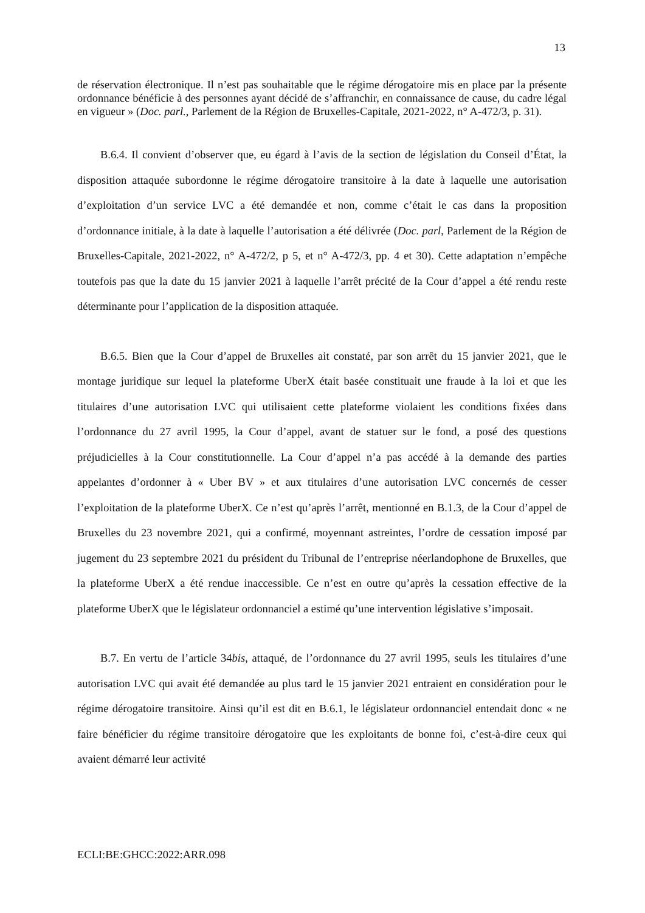13
de réservation électronique. Il n’est pas souhaitable que le régime dérogatoire mis en place par la présente ordonnance bénéficie à des personnes ayant décidé de s’affranchir, en connaissance de cause, du cadre légal en vigueur » (Doc. parl., Parlement de la Région de Bruxelles-Capitale, 2021-2022, n° A-472/3, p. 31).
B.6.4. Il convient d’observer que, eu égard à l’avis de la section de législation du Conseil d’État, la disposition attaquée subordonne le régime dérogatoire transitoire à la date à laquelle une autorisation d’exploitation d’un service LVC a été demandée et non, comme c’était le cas dans la proposition d’ordonnance initiale, à la date à laquelle l’autorisation a été délivrée (Doc. parl, Parlement de la Région de Bruxelles-Capitale, 2021-2022, n° A-472/2, p 5, et n° A-472/3, pp. 4 et 30). Cette adaptation n’empêche toutefois pas que la date du 15 janvier 2021 à laquelle l’arrêt précité de la Cour d’appel a été rendu reste déterminante pour l’application de la disposition attaquée.
B.6.5. Bien que la Cour d’appel de Bruxelles ait constaté, par son arrêt du 15 janvier 2021, que le montage juridique sur lequel la plateforme UberX était basée constituait une fraude à la loi et que les titulaires d’une autorisation LVC qui utilisaient cette plateforme violaient les conditions fixées dans l’ordonnance du 27 avril 1995, la Cour d’appel, avant de statuer sur le fond, a posé des questions préjudicielles à la Cour constitutionnelle. La Cour d’appel n’a pas accédé à la demande des parties appelantes d’ordonner à « Uber BV » et aux titulaires d’une autorisation LVC concernés de cesser l’exploitation de la plateforme UberX. Ce n’est qu’après l’arrêt, mentionné en B.1.3, de la Cour d’appel de Bruxelles du 23 novembre 2021, qui a confirmé, moyennant astreintes, l’ordre de cessation imposé par jugement du 23 septembre 2021 du président du Tribunal de l’entreprise néerlandophone de Bruxelles, que la plateforme UberX a été rendue inaccessible. Ce n’est en outre qu’après la cessation effective de la plateforme UberX que le législateur ordonnanciel a estimé qu’une intervention législative s’imposait.
B.7. En vertu de l’article 34bis, attaqué, de l’ordonnance du 27 avril 1995, seuls les titulaires d’une autorisation LVC qui avait été demandée au plus tard le 15 janvier 2021 entraient en considération pour le régime dérogatoire transitoire. Ainsi qu’il est dit en B.6.1, le législateur ordonnanciel entendait donc « ne faire bénéficier du régime transitoire dérogatoire que les exploitants de bonne foi, c’est-à-dire ceux qui avaient démarré leur activité
ECLI:BE:GHCC:2022:ARR.098